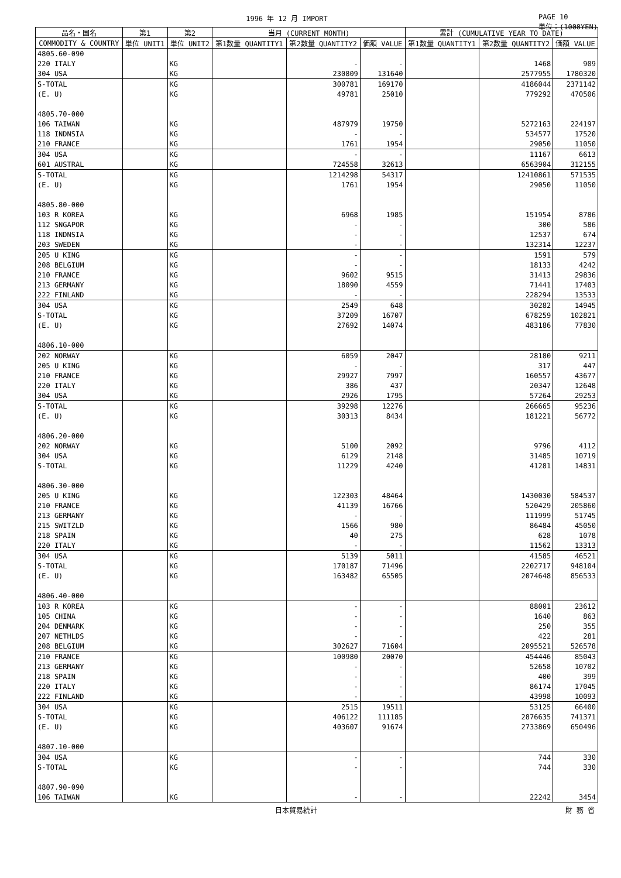1996 年 12 月 IMPORT PAGE 10
単位：(1000YEN)
| 品名・国名 | 第1 | 第2 | 当月 (CURRENT MONTH) | | | 累計 (CUMULATIVE YEAR TO DATE) | | |
| --- | --- | --- | --- | --- | --- | --- | --- | --- |
| COMMODITY & COUNTRY | 単位 UNIT1 | 単位 UNIT2 | 第1数量 QUANTITY1 | 第2数量 QUANTITY2 | 価額 VALUE | 第1数量 QUANTITY1 | 第2数量 QUANTITY2 | 価額 VALUE |
| 4805.60-090 | | | | | | | | |
| 220 ITALY | | KG | | - | - | | 1468 | 909 |
| 304 USA | | KG | | 230809 | 131640 | | 2577955 | 1780320 |
| S-TOTAL | | KG | | 300781 | 169170 | | 4186044 | 2371142 |
| (E. U) | | KG | | 49781 | 25010 | | 779292 | 470506 |
| 4805.70-000 | | | | | | | | |
| 106 TAIWAN | | KG | | 487979 | 19750 | | 5272163 | 224197 |
| 118 INDNSIA | | KG | | - | - | | 534577 | 17520 |
| 210 FRANCE | | KG | | 1761 | 1954 | | 29050 | 11050 |
| 304 USA | | KG | | - | - | | 11167 | 6613 |
| 601 AUSTRAL | | KG | | 724558 | 32613 | | 6563904 | 312155 |
| S-TOTAL | | KG | | 1214298 | 54317 | | 12410861 | 571535 |
| (E. U) | | KG | | 1761 | 1954 | | 29050 | 11050 |
| 4805.80-000 | | | | | | | | |
| 103 R KOREA | | KG | | 6968 | 1985 | | 151954 | 8786 |
| 112 SNGAPOR | | KG | | - | - | | 300 | 586 |
| 118 INDNSIA | | KG | | - | - | | 12537 | 674 |
| 203 SWEDEN | | KG | | - | - | | 132314 | 12237 |
| 205 U KING | | KG | | - | - | | 1591 | 579 |
| 208 BELGIUM | | KG | | - | - | | 18133 | 4242 |
| 210 FRANCE | | KG | | 9602 | 9515 | | 31413 | 29836 |
| 213 GERMANY | | KG | | 18090 | 4559 | | 71441 | 17403 |
| 222 FINLAND | | KG | | - | - | | 228294 | 13533 |
| 304 USA | | KG | | 2549 | 648 | | 30282 | 14945 |
| S-TOTAL | | KG | | 37209 | 16707 | | 678259 | 102821 |
| (E. U) | | KG | | 27692 | 14074 | | 483186 | 77830 |
| 4806.10-000 | | | | | | | | |
| 202 NORWAY | | KG | | 6059 | 2047 | | 28180 | 9211 |
| 205 U KING | | KG | | - | - | | 317 | 447 |
| 210 FRANCE | | KG | | 29927 | 7997 | | 160557 | 43677 |
| 220 ITALY | | KG | | 386 | 437 | | 20347 | 12648 |
| 304 USA | | KG | | 2926 | 1795 | | 57264 | 29253 |
| S-TOTAL | | KG | | 39298 | 12276 | | 266665 | 95236 |
| (E. U) | | KG | | 30313 | 8434 | | 181221 | 56772 |
| 4806.20-000 | | | | | | | | |
| 202 NORWAY | | KG | | 5100 | 2092 | | 9796 | 4112 |
| 304 USA | | KG | | 6129 | 2148 | | 31485 | 10719 |
| S-TOTAL | | KG | | 11229 | 4240 | | 41281 | 14831 |
| 4806.30-000 | | | | | | | | |
| 205 U KING | | KG | | 122303 | 48464 | | 1430030 | 584537 |
| 210 FRANCE | | KG | | 41139 | 16766 | | 520429 | 205860 |
| 213 GERMANY | | KG | | - | - | | 111999 | 51745 |
| 215 SWITZLD | | KG | | 1566 | 980 | | 86484 | 45050 |
| 218 SPAIN | | KG | | 40 | 275 | | 628 | 1078 |
| 220 ITALY | | KG | | - | - | | 11562 | 13313 |
| 304 USA | | KG | | 5139 | 5011 | | 41585 | 46521 |
| S-TOTAL | | KG | | 170187 | 71496 | | 2202717 | 948104 |
| (E. U) | | KG | | 163482 | 65505 | | 2074648 | 856533 |
| 4806.40-000 | | | | | | | | |
| 103 R KOREA | | KG | | - | - | | 88001 | 23612 |
| 105 CHINA | | KG | | - | - | | 1640 | 863 |
| 204 DENMARK | | KG | | - | - | | 250 | 355 |
| 207 NETHLDS | | KG | | - | - | | 422 | 281 |
| 208 BELGIUM | | KG | | 302627 | 71604 | | 2095521 | 526578 |
| 210 FRANCE | | KG | | 100980 | 20070 | | 454446 | 85043 |
| 213 GERMANY | | KG | | - | - | | 52658 | 10702 |
| 218 SPAIN | | KG | | - | - | | 400 | 399 |
| 220 ITALY | | KG | | - | - | | 86174 | 17045 |
| 222 FINLAND | | KG | | - | - | | 43998 | 10093 |
| 304 USA | | KG | | 2515 | 19511 | | 53125 | 66400 |
| S-TOTAL | | KG | | 406122 | 111185 | | 2876635 | 741371 |
| (E. U) | | KG | | 403607 | 91674 | | 2733869 | 650496 |
| 4807.10-000 | | | | | | | | |
| 304 USA | | KG | | - | - | | 744 | 330 |
| S-TOTAL | | KG | | - | - | | 744 | 330 |
| 4807.90-090 | | | | | | | | |
| 106 TAIWAN | | KG | | - | - | | 22242 | 3454 |
日本貿易統計 財 務 省